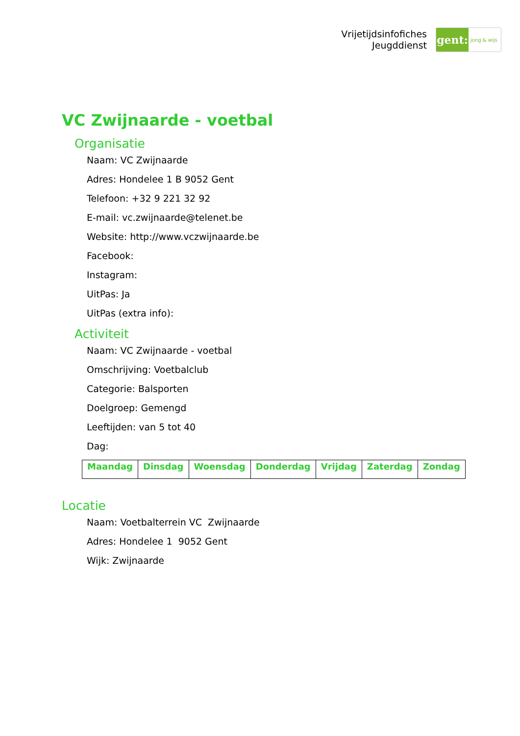Vrijetijdsinfofiches
Jeugddienst
gent:
jong & wijs
VC Zwijnaarde - voetbal
Organisatie
Naam: VC Zwijnaarde
Adres: Hondelee 1 B 9052 Gent
Telefoon: +32 9 221 32 92
E-mail: vc.zwijnaarde@telenet.be
Website: http://www.vczwijnaarde.be
Facebook:
Instagram:
UitPas: Ja
UitPas (extra info):
Activiteit
Naam: VC Zwijnaarde - voetbal
Omschrijving: Voetbalclub
Categorie: Balsporten
Doelgroep: Gemengd
Leeftijden: van 5 tot 40
Dag:
| Maandag | Dinsdag | Woensdag | Donderdag | Vrijdag | Zaterdag | Zondag |
Locatie
Naam: Voetbalterrein VC Zwijnaarde
Adres: Hondelee 1 9052 Gent
Wijk: Zwijnaarde